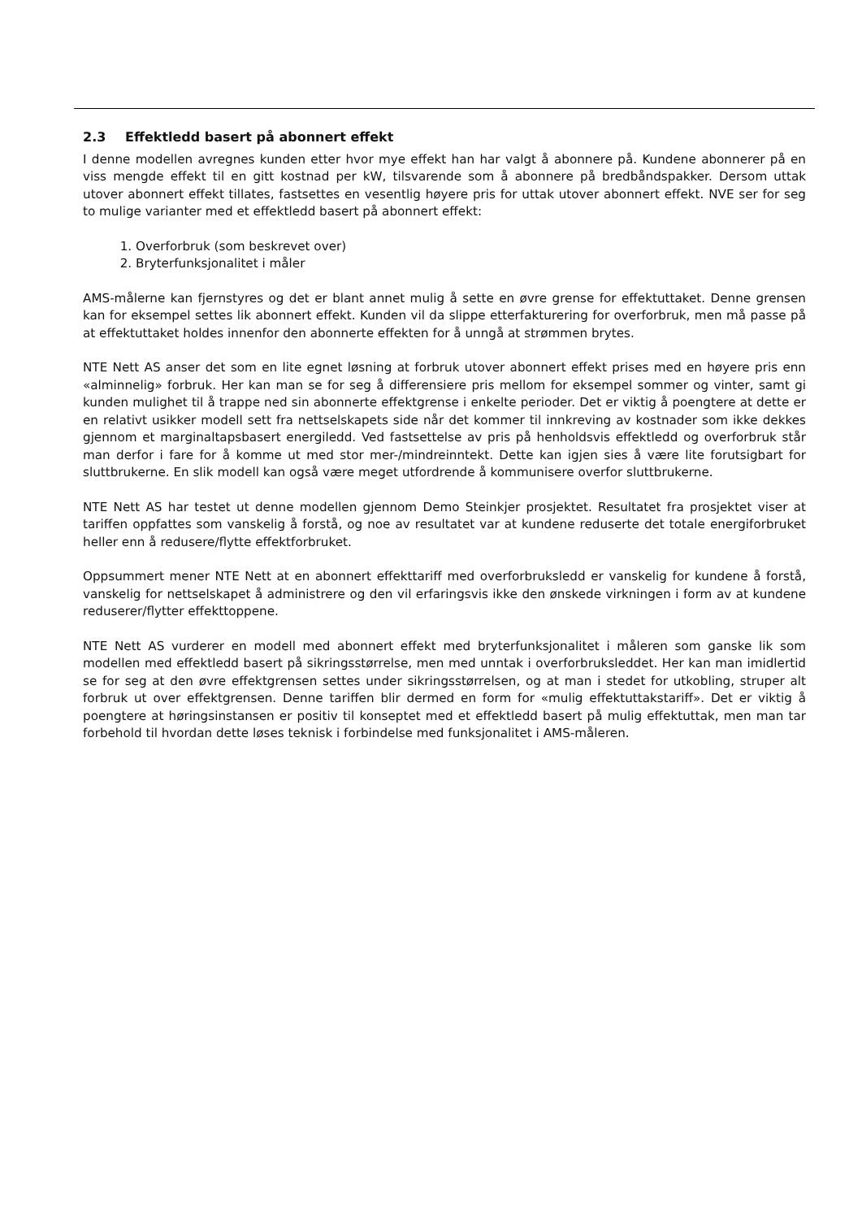2.3 Effektledd basert på abonnert effekt
I denne modellen avregnes kunden etter hvor mye effekt han har valgt å abonnere på. Kundene abonnerer på en viss mengde effekt til en gitt kostnad per kW, tilsvarende som å abonnere på bredbåndspakker. Dersom uttak utover abonnert effekt tillates, fastsettes en vesentlig høyere pris for uttak utover abonnert effekt. NVE ser for seg to mulige varianter med et effektledd basert på abonnert effekt:
1. Overforbruk (som beskrevet over)
2. Bryterfunksjonalitet i måler
AMS-målerne kan fjernstyres og det er blant annet mulig å sette en øvre grense for effektuttaket. Denne grensen kan for eksempel settes lik abonnert effekt. Kunden vil da slippe etterfakturering for overforbruk, men må passe på at effektuttaket holdes innenfor den abonnerte effekten for å unngå at strømmen brytes.
NTE Nett AS anser det som en lite egnet løsning at forbruk utover abonnert effekt prises med en høyere pris enn «alminnelig» forbruk. Her kan man se for seg å differensiere pris mellom for eksempel sommer og vinter, samt gi kunden mulighet til å trappe ned sin abonnerte effektgrense i enkelte perioder. Det er viktig å poengtere at dette er en relativt usikker modell sett fra nettselskapets side når det kommer til innkreving av kostnader som ikke dekkes gjennom et marginaltapsbasert energiledd. Ved fastsettelse av pris på henholdsvis effektledd og overforbruk står man derfor i fare for å komme ut med stor mer-/mindreinntekt. Dette kan igjen sies å være lite forutsigbart for sluttbrukerne. En slik modell kan også være meget utfordrende å kommunisere overfor sluttbrukerne.
NTE Nett AS har testet ut denne modellen gjennom Demo Steinkjer prosjektet. Resultatet fra prosjektet viser at tariffen oppfattes som vanskelig å forstå, og noe av resultatet var at kundene reduserte det totale energiforbruket heller enn å redusere/flytte effektforbruket.
Oppsummert mener NTE Nett at en abonnert effekttariff med overforbruksledd er vanskelig for kundene å forstå, vanskelig for nettselskapet å administrere og den vil erfaringsvis ikke den ønskede virkningen i form av at kundene reduserer/flytter effekttoppene.
NTE Nett AS vurderer en modell med abonnert effekt med bryterfunksjonalitet i måleren som ganske lik som modellen med effektledd basert på sikringsstørrelse, men med unntak i overforbruksleddet. Her kan man imidlertid se for seg at den øvre effektgrensen settes under sikringsstørrelsen, og at man i stedet for utkobling, struper alt forbruk ut over effektgrensen. Denne tariffen blir dermed en form for «mulig effektuttakstariff». Det er viktig å poengtere at høringsinstansen er positiv til konseptet med et effektledd basert på mulig effektuttak, men man tar forbehold til hvordan dette løses teknisk i forbindelse med funksjonalitet i AMS-måleren.